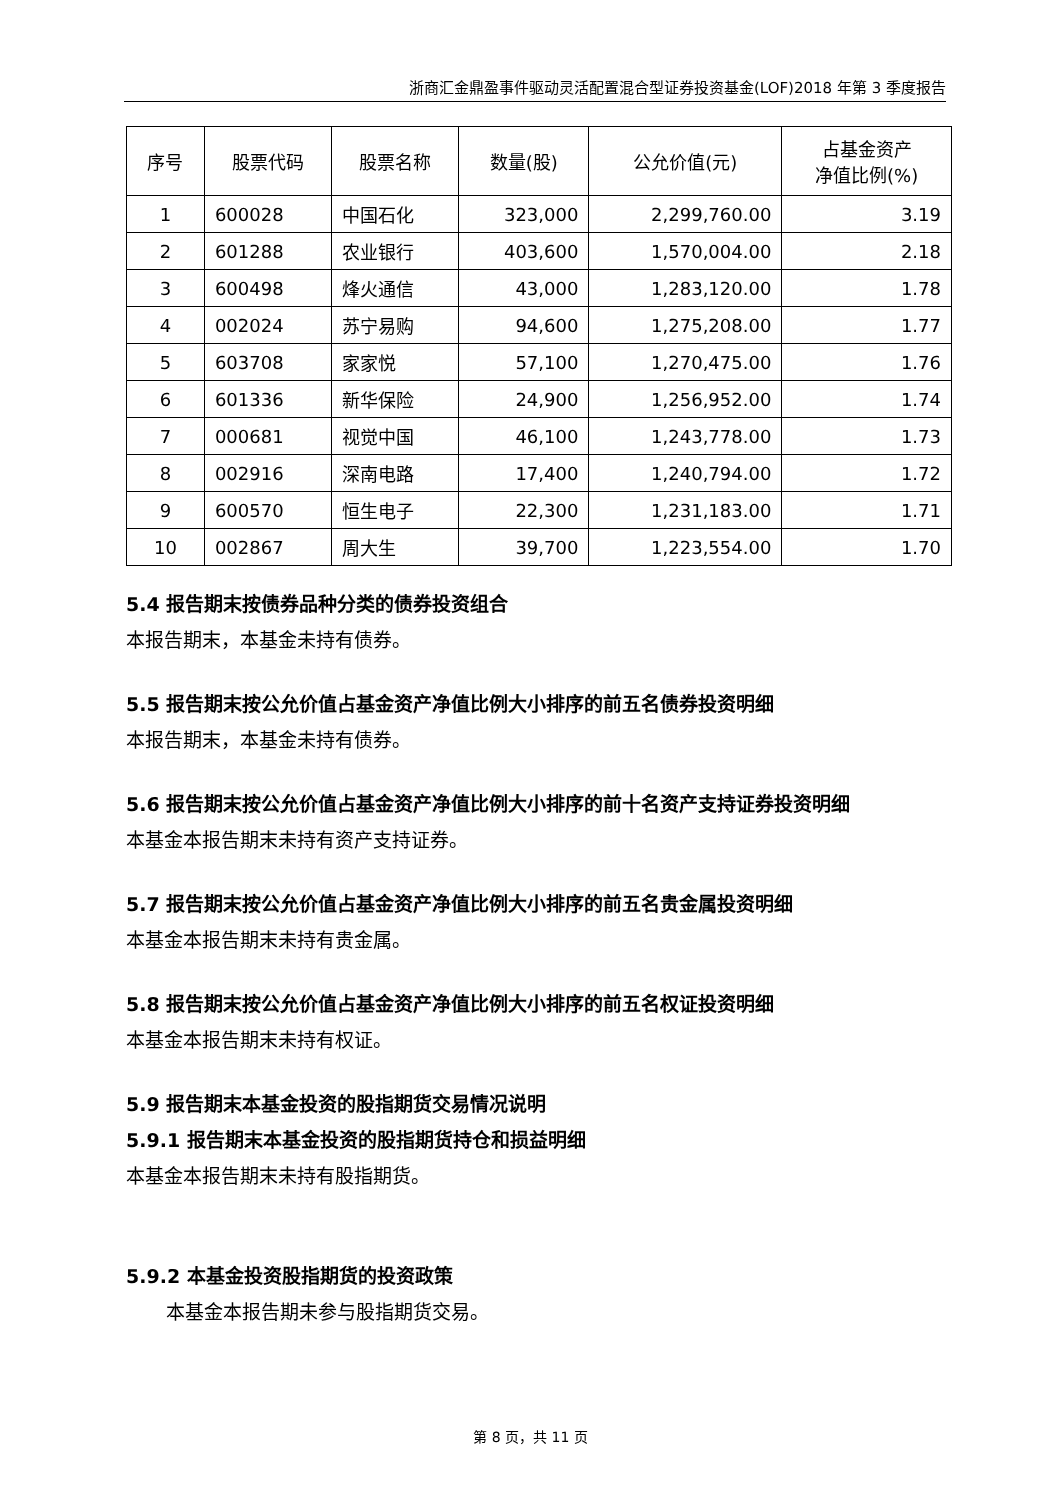浙商汇金鼎盈事件驱动灵活配置混合型证券投资基金(LOF)2018 年第 3 季度报告
| 序号 | 股票代码 | 股票名称 | 数量(股) | 公允价值(元) | 占基金资产 净值比例(%) |
| --- | --- | --- | --- | --- | --- |
| 1 | 600028 | 中国石化 | 323,000 | 2,299,760.00 | 3.19 |
| 2 | 601288 | 农业银行 | 403,600 | 1,570,004.00 | 2.18 |
| 3 | 600498 | 烽火通信 | 43,000 | 1,283,120.00 | 1.78 |
| 4 | 002024 | 苏宁易购 | 94,600 | 1,275,208.00 | 1.77 |
| 5 | 603708 | 家家悦 | 57,100 | 1,270,475.00 | 1.76 |
| 6 | 601336 | 新华保险 | 24,900 | 1,256,952.00 | 1.74 |
| 7 | 000681 | 视觉中国 | 46,100 | 1,243,778.00 | 1.73 |
| 8 | 002916 | 深南电路 | 17,400 | 1,240,794.00 | 1.72 |
| 9 | 600570 | 恒生电子 | 22,300 | 1,231,183.00 | 1.71 |
| 10 | 002867 | 周大生 | 39,700 | 1,223,554.00 | 1.70 |
5.4 报告期末按债券品种分类的债券投资组合
本报告期末，本基金未持有债券。
5.5 报告期末按公允价值占基金资产净值比例大小排序的前五名债券投资明细
本报告期末，本基金未持有债券。
5.6 报告期末按公允价值占基金资产净值比例大小排序的前十名资产支持证券投资明细
本基金本报告期末未持有资产支持证券。
5.7 报告期末按公允价值占基金资产净值比例大小排序的前五名贵金属投资明细
本基金本报告期末未持有贵金属。
5.8 报告期末按公允价值占基金资产净值比例大小排序的前五名权证投资明细
本基金本报告期末未持有权证。
5.9 报告期末本基金投资的股指期货交易情况说明
5.9.1 报告期末本基金投资的股指期货持仓和损益明细
本基金本报告期末未持有股指期货。
5.9.2 本基金投资股指期货的投资政策
本基金本报告期未参与股指期货交易。
第 8 页，共 11 页